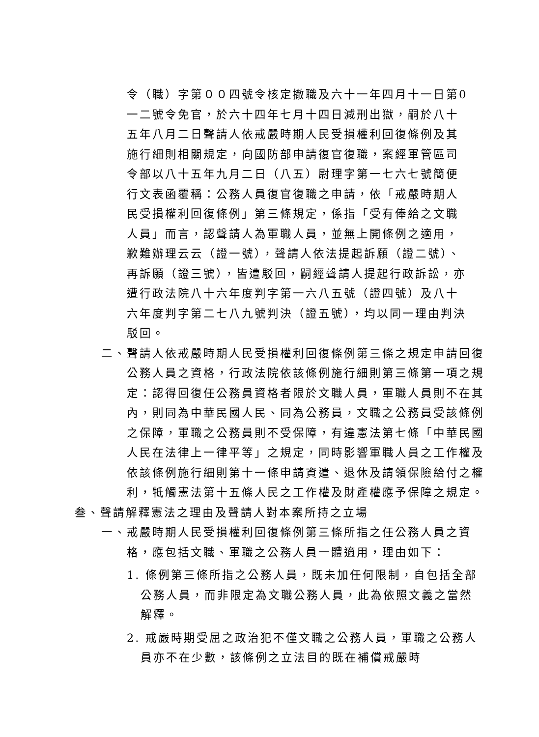令（職）字第００四號令核定撤職及六十一年四月十一日第0一二號令免官，於六十四年七月十四日減刑出獄，嗣於八十五年八月二日聲請人依戒嚴時期人民受損權利回復條例及其施行細則相關規定，向國防部申請復官復職，案經軍管區司令部以八十五年九月二日（八五）尉理字第一七六七號簡便行文表函覆稱：公務人員復官復職之申請，依「戒嚴時期人民受損權利回復條例」第三條規定，係指「受有俸給之文職人員」而言，認聲請人為軍職人員，並無上開條例之適用，歉難辦理云云（證一號），聲請人依法提起訴願（證二號）、再訴願（證三號），皆遭駁回，嗣經聲請人提起行政訴訟，亦遭行政法院八十六年度判字第一六八五號（證四號）及八十六年度判字第二七八九號判決（證五號），均以同一理由判決駁回。
二、聲請人依戒嚴時期人民受損權利回復條例第三條之規定申請回復公務人員之資格，行政法院依該條例施行細則第三條第一項之規定：認得回復任公務員資格者限於文職人員，軍職人員則不在其內，則同為中華民國人民、同為公務員，文職之公務員受該條例之保障，軍職之公務員則不受保障，有違憲法第七條「中華民國人民在法律上一律平等」之規定，同時影響軍職人員之工作權及依該條例施行細則第十一條申請資遣、退休及請領保險給付之權利，牴觸憲法第十五條人民之工作權及財產權應予保障之規定。
叁、聲請解釋憲法之理由及聲請人對本案所持之立場
一、戒嚴時期人民受損權利回復條例第三條所指之任公務人員之資格，應包括文職、軍職之公務人員一體適用，理由如下：
1. 條例第三條所指之公務人員，既未加任何限制，自包括全部公務人員，而非限定為文職公務人員，此為依照文義之當然解釋。
2. 戒嚴時期受屈之政治犯不僅文職之公務人員，軍職之公務人員亦不在少數，該條例之立法目的既在補償戒嚴時